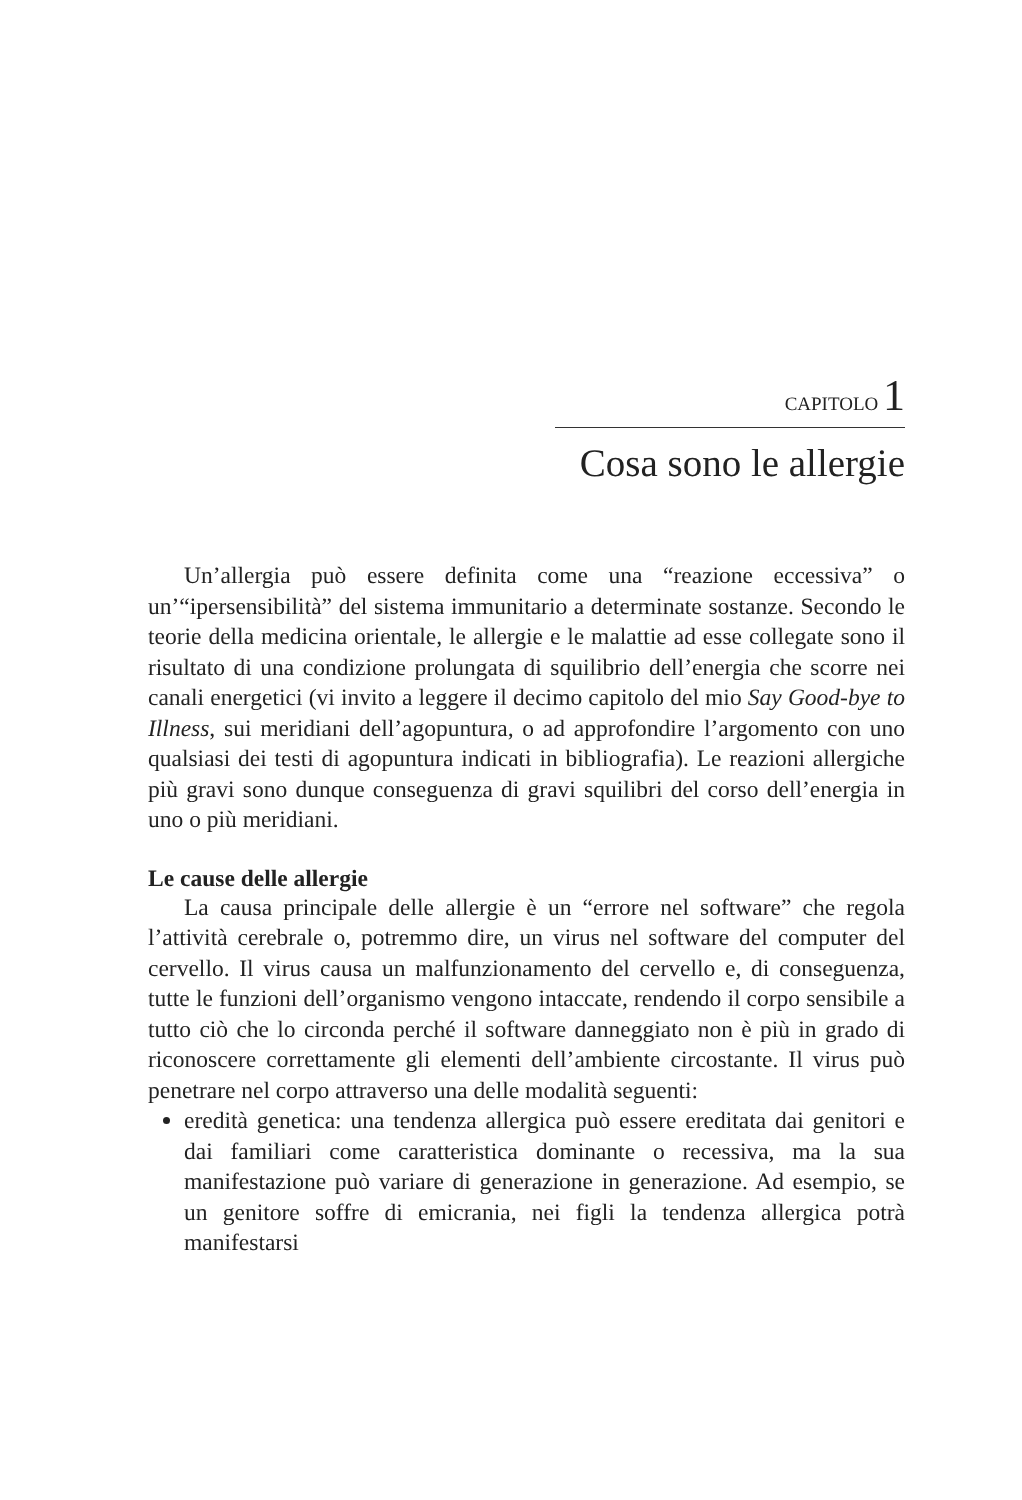CAPITOLO 1
Cosa sono le allergie
Un’allergia può essere definita come una “reazione eccessiva” o un’“ipersensibilità” del sistema immunitario a determinate sostanze. Secondo le teorie della medicina orientale, le allergie e le malattie ad esse collegate sono il risultato di una condizione prolungata di squilibrio dell’energia che scorre nei canali energetici (vi invito a leggere il decimo capitolo del mio Say Good-bye to Illness, sui meridiani dell’agopuntura, o ad approfondire l’argomento con uno qualsiasi dei testi di agopuntura indicati in bibliografia). Le reazioni allergiche più gravi sono dunque conseguenza di gravi squilibri del corso dell’energia in uno o più meridiani.
Le cause delle allergie
La causa principale delle allergie è un “errore nel software” che regola l’attività cerebrale o, potremmo dire, un virus nel software del computer del cervello. Il virus causa un malfunzionamento del cervello e, di conseguenza, tutte le funzioni dell’organismo vengono intaccate, rendendo il corpo sensibile a tutto ciò che lo circonda perché il software danneggiato non è più in grado di riconoscere correttamente gli elementi dell’ambiente circostante. Il virus può penetrare nel corpo attraverso una delle modalità seguenti:
eredità genetica: una tendenza allergica può essere ereditata dai genitori e dai familiari come caratteristica dominante o recessiva, ma la sua manifestazione può variare di generazione in generazione. Ad esempio, se un genitore soffre di emicrania, nei figli la tendenza allergica potrà manifestarsi